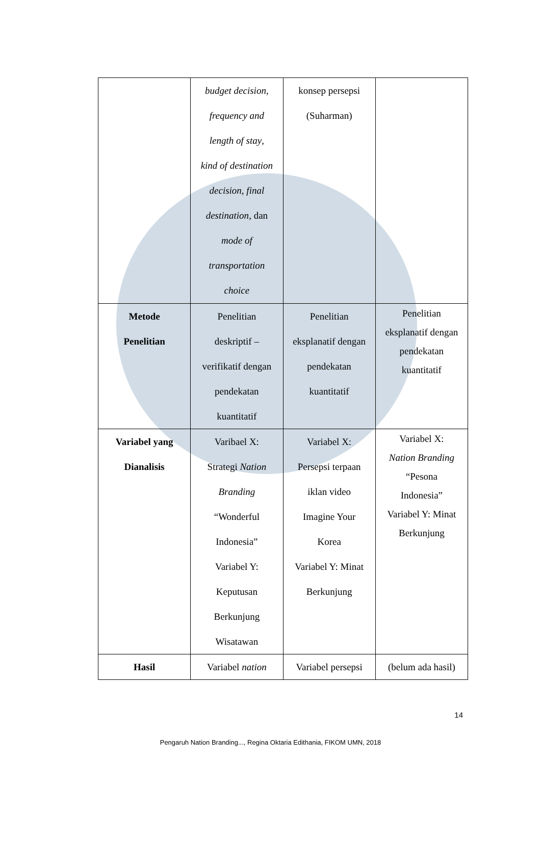| | budget decision , frequency and length of stay , kind of destination decision , final destination , dan mode of transportation choice | konsep persepsi (Suharman) | |
| Metode Penelitian | Penelitian deskriptif – verifikatif dengan pendekatan kuantitatif | Penelitian eksplanatif dengan pendekatan kuantitatif | Penelitian eksplanatif dengan pendekatan kuantitatif |
| Variabel yang Dianalisis | Varibael X: Strategi Nation Branding “Wonderful Indonesia” Variabel Y: Keputusan Berkunjung Wisatawan | Variabel X: Persepsi terpaan iklan video Imagine Your Korea Variabel Y: Minat Berkunjung | Variabel X: Nation Branding “Pesona Indonesia” Variabel Y: Minat Berkunjung |
| Hasil | Variabel nation | Variabel persepsi | (belum ada hasil) |
14
Pengaruh Nation Branding..., Regina Oktaria Edithania, FIKOM UMN, 2018